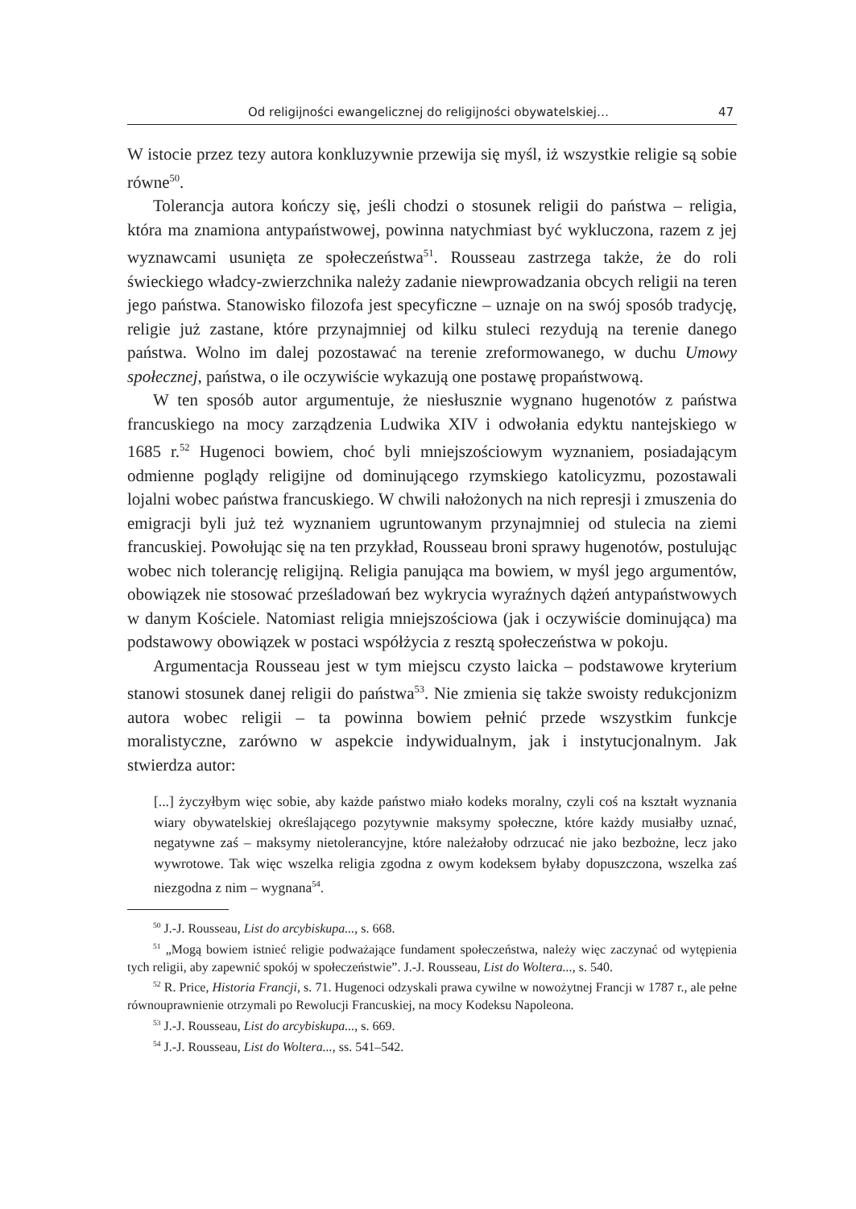Od religijności ewangelicznej do religijności obywatelskiej… 47
W istocie przez tezy autora konkluzywnie przewija się myśl, iż wszystkie religie są sobie równe<sup>50</sup>.
Tolerancja autora kończy się, jeśli chodzi o stosunek religii do państwa – religia, która ma znamiona antypaństwowej, powinna natychmiast być wykluczona, razem z jej wyznawcami usunięta ze społeczeństwa<sup>51</sup>. Rousseau zastrzega także, że do roli świeckiego władcy-zwierzchnika należy zadanie niewprowadzania obcych religii na teren jego państwa. Stanowisko filozofa jest specyficzne – uznaje on na swój sposób tradycję, religie już zastane, które przynajmniej od kilku stuleci rezydują na terenie danego państwa. Wolno im dalej pozostawać na terenie zreformowanego, w duchu Umowy społecznej, państwa, o ile oczywiście wykazują one postawę propaństwową.
W ten sposób autor argumentuje, że niesłusznie wygnano hugenotów z państwa francuskiego na mocy zarządzenia Ludwika XIV i odwołania edyktu nantejskiego w 1685 r.<sup>52</sup> Hugenoci bowiem, choć byli mniejszościowym wyznaniem, posiadającym odmienne poglądy religijne od dominującego rzymskiego katolicyzmu, pozostawali lojalni wobec państwa francuskiego. W chwili nałożonych na nich represji i zmuszenia do emigracji byli już też wyznaniem ugruntowanym przynajmniej od stulecia na ziemi francuskiej. Powołując się na ten przykład, Rousseau broni sprawy hugenotów, postulując wobec nich tolerancję religijną. Religia panująca ma bowiem, w myśl jego argumentów, obowiązek nie stosować prześladowań bez wykrycia wyraźnych dążeń antypaństwowych w danym Kościele. Natomiast religia mniejszościowa (jak i oczywiście dominująca) ma podstawowy obowiązek w postaci współżycia z resztą społeczeństwa w pokoju.
Argumentacja Rousseau jest w tym miejscu czysto laicka – podstawowe kryterium stanowi stosunek danej religii do państwa<sup>53</sup>. Nie zmienia się także swoisty redukcjonizm autora wobec religii – ta powinna bowiem pełnić przede wszystkim funkcje moralistyczne, zarówno w aspekcie indywidualnym, jak i instytucjonalnym. Jak stwierdza autor:
[...] życzyłbym więc sobie, aby każde państwo miało kodeks moralny, czyli coś na kształt wyznania wiary obywatelskiej określającego pozytywnie maksymy społeczne, które każdy musiałby uznać, negatywne zaś – maksymy nietolerancyjne, które należałoby odrzucać nie jako bezbożne, lecz jako wywrotowe. Tak więc wszelka religia zgodna z owym kodeksem byłaby dopuszczona, wszelka zaś niezgodna z nim – wygnana<sup>54</sup>.
<sup>50</sup> J.-J. Rousseau, List do arcybiskupa..., s. 668.
<sup>51</sup> „Mogą bowiem istnieć religie podważające fundament społeczeństwa, należy więc zaczynać od wytępienia tych religii, aby zapewnić spokój w społeczeństwie”. J.-J. Rousseau, List do Woltera..., s. 540.
<sup>52</sup> R. Price, Historia Francji, s. 71. Hugenoci odzyskali prawa cywilne w nowożytnej Francji w 1787 r., ale pełne równouprawnienie otrzymali po Rewolucji Francuskiej, na mocy Kodeksu Napoleona.
<sup>53</sup> J.-J. Rousseau, List do arcybiskupa..., s. 669.
<sup>54</sup> J.-J. Rousseau, List do Woltera..., ss. 541–542.